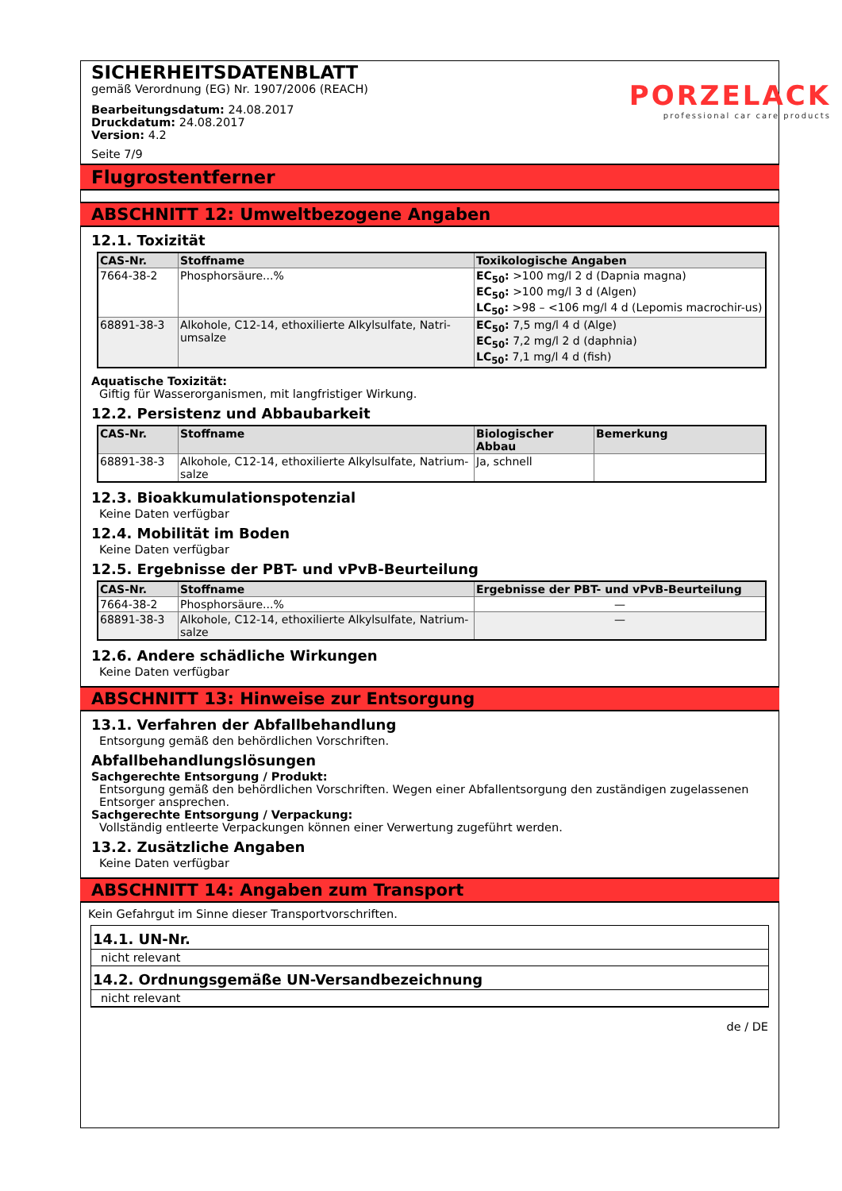PORZELACK
professional car care products
SICHERHEITSDATENBLATT
gemäß Verordnung (EG) Nr. 1907/2006 (REACH)
Bearbeitungsdatum: 24.08.2017
Druckdatum: 24.08.2017
Version: 4.2
Seite 7/9
Flugrostentferner
ABSCHNITT 12: Umweltbezogene Angaben
12.1. Toxizität
| CAS-Nr. | Stoffname | Toxikologische Angaben |
| --- | --- | --- |
| 7664-38-2 | Phosphorsäure...% | EC<sub>50</sub>: >100 mg/l 2 d (Dapnia magna) EC<sub>50</sub>: >100 mg/l 3 d (Algen) LC<sub>50</sub>: >98 – <106 mg/l 4 d (Lepomis macrochir-us) |
| 68891-38-3 | Alkohole, C12-14, ethoxilierte Alkylsulfate, Natri-umsalze | EC<sub>50</sub>: 7,5 mg/l 4 d (Alge) EC<sub>50</sub>: 7,2 mg/l 2 d (daphnia) LC<sub>50</sub>: 7,1 mg/l 4 d (fish) |
Aquatische Toxizität:
Giftig für Wasserorganismen, mit langfristiger Wirkung.
12.2. Persistenz und Abbaubarkeit
| CAS-Nr. | Stoffname | Biologischer Abbau | Bemerkung |
| --- | --- | --- | --- |
| 68891-38-3 | Alkohole, C12-14, ethoxilierte Alkylsulfate, Natrium-salze | Ja, schnell | |
12.3. Bioakkumulationspotenzial
Keine Daten verfügbar
12.4. Mobilität im Boden
Keine Daten verfügbar
12.5. Ergebnisse der PBT- und vPvB-Beurteilung
| CAS-Nr. | Stoffname | Ergebnisse der PBT- und vPvB-Beurteilung |
| --- | --- | --- |
| 7664-38-2 | Phosphorsäure...% | — |
| 68891-38-3 | Alkohole, C12-14, ethoxilierte Alkylsulfate, Natrium-salze | — |
12.6. Andere schädliche Wirkungen
Keine Daten verfügbar
ABSCHNITT 13: Hinweise zur Entsorgung
13.1. Verfahren der Abfallbehandlung
Entsorgung gemäß den behördlichen Vorschriften.
Abfallbehandlungslösungen
Sachgerechte Entsorgung / Produkt:
Entsorgung gemäß den behördlichen Vorschriften. Wegen einer Abfallentsorgung den zuständigen zugelassenen Entsorger ansprechen.
Sachgerechte Entsorgung / Verpackung:
Vollständig entleerte Verpackungen können einer Verwertung zugeführt werden.
13.2. Zusätzliche Angaben
Keine Daten verfügbar
ABSCHNITT 14: Angaben zum Transport
Kein Gefahrgut im Sinne dieser Transportvorschriften.
14.1. UN-Nr.
nicht relevant
14.2. Ordnungsgemäße UN-Versandbezeichnung
nicht relevant
de / DE